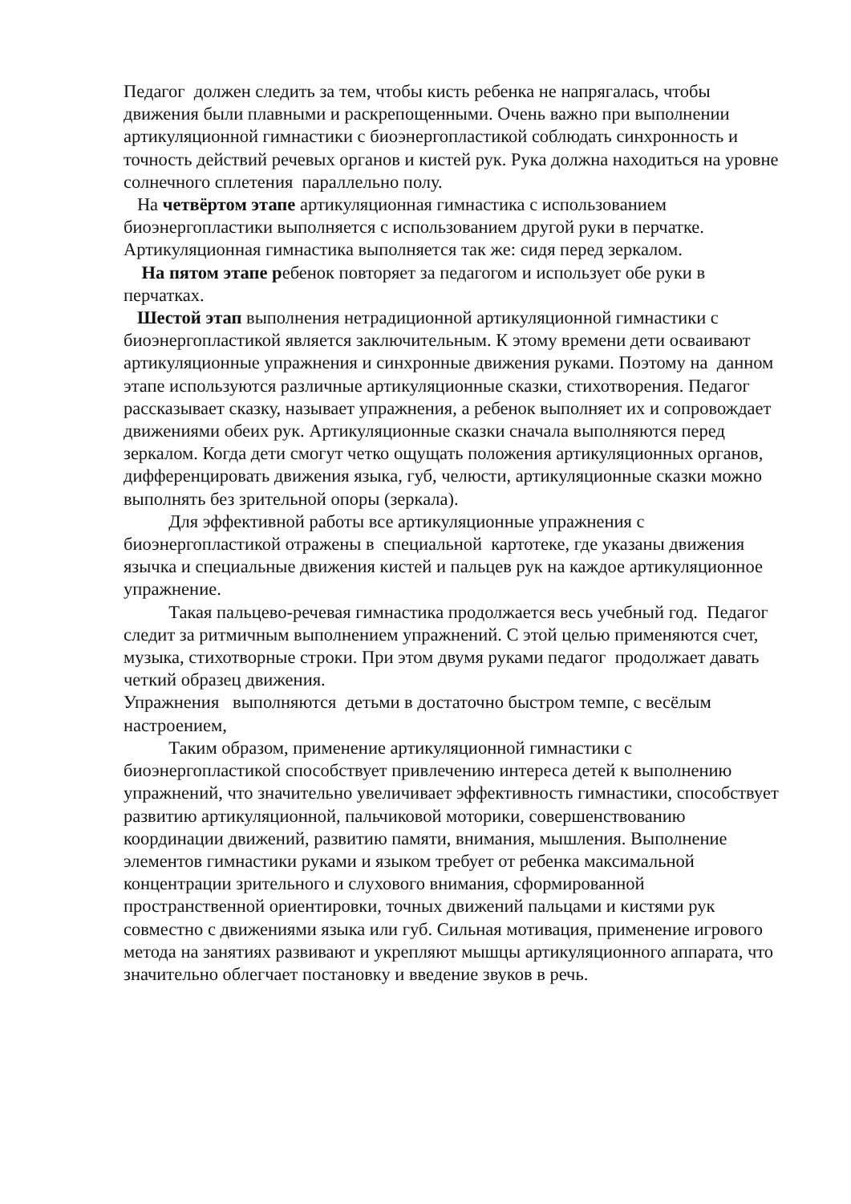Педагог должен следить за тем, чтобы кисть ребенка не напрягалась, чтобы движения были плавными и раскрепощенными. Очень важно при выполнении артикуляционной гимнастики с биоэнергопластикой соблюдать синхронность и точность действий речевых органов и кистей рук. Рука должна находиться на уровне солнечного сплетения параллельно полу.
На четвёртом этапе артикуляционная гимнастика с использованием биоэнергопластики выполняется с использованием другой руки в перчатке. Артикуляционная гимнастика выполняется так же: сидя перед зеркалом.
На пятом этапе ребенок повторяет за педагогом и использует обе руки в перчатках.
Шестой этап выполнения нетрадиционной артикуляционной гимнастики с биоэнергопластикой является заключительным. К этому времени дети осваивают артикуляционные упражнения и синхронные движения руками. Поэтому на данном этапе используются различные артикуляционные сказки, стихотворения. Педагог рассказывает сказку, называет упражнения, а ребенок выполняет их и сопровождает движениями обеих рук. Артикуляционные сказки сначала выполняются перед зеркалом. Когда дети смогут четко ощущать положения артикуляционных органов, дифференцировать движения языка, губ, челюсти, артикуляционные сказки можно выполнять без зрительной опоры (зеркала).
Для эффективной работы все артикуляционные упражнения с биоэнергопластикой отражены в специальной картотеке, где указаны движения язычка и специальные движения кистей и пальцев рук на каждое артикуляционное упражнение.
Такая пальцево-речевая гимнастика продолжается весь учебный год. Педагог следит за ритмичным выполнением упражнений. С этой целью применяются счет, музыка, стихотворные строки. При этом двумя руками педагог продолжает давать четкий образец движения.
Упражнения выполняются детьми в достаточно быстром темпе, с весёлым настроением,
Таким образом, применение артикуляционной гимнастики с биоэнергопластикой способствует привлечению интереса детей к выполнению упражнений, что значительно увеличивает эффективность гимнастики, способствует развитию артикуляционной, пальчиковой моторики, совершенствованию координации движений, развитию памяти, внимания, мышления. Выполнение элементов гимнастики руками и языком требует от ребенка максимальной концентрации зрительного и слухового внимания, сформированной пространственной ориентировки, точных движений пальцами и кистями рук совместно с движениями языка или губ. Сильная мотивация, применение игрового метода на занятиях развивают и укрепляют мышцы артикуляционного аппарата, что значительно облегчает постановку и введение звуков в речь.